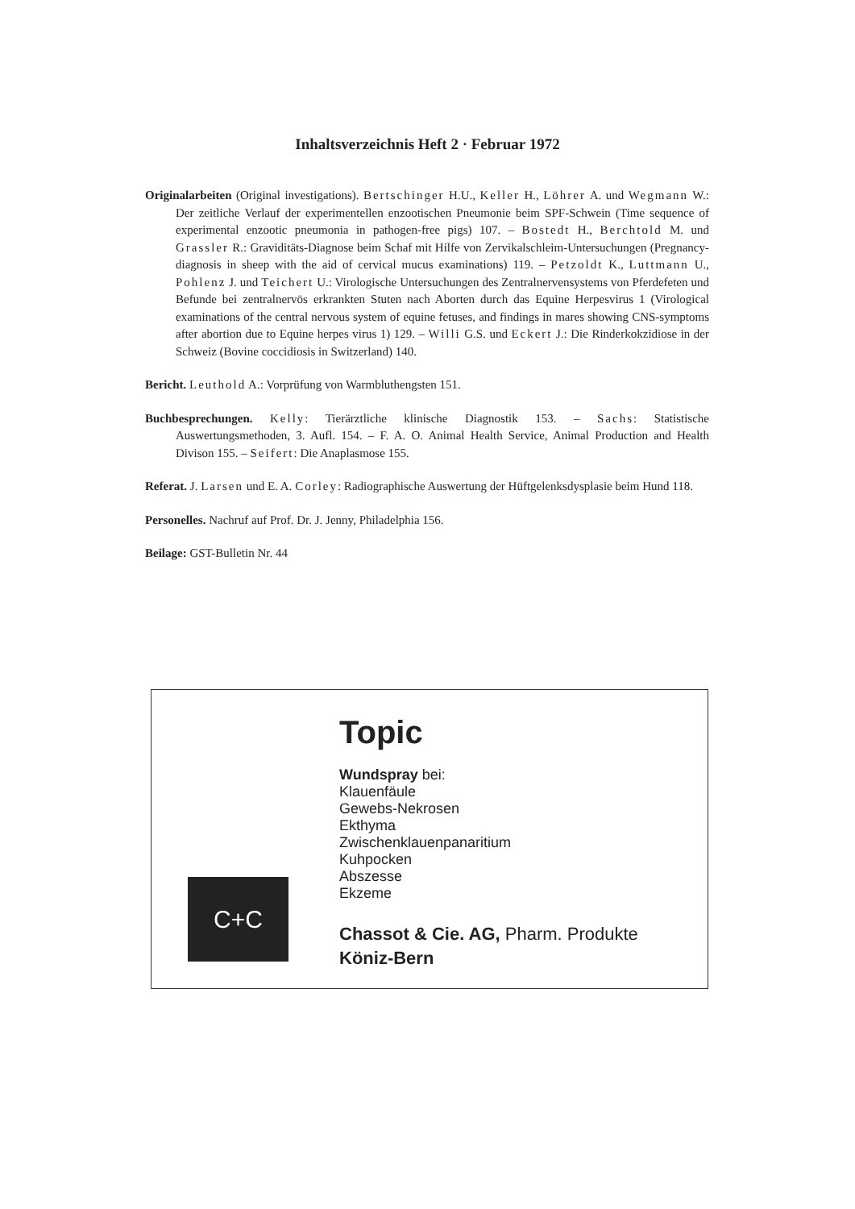Inhaltsverzeichnis Heft 2 · Februar 1972
Originalarbeiten (Original investigations). Bertschinger H.U., Keller H., Löhrer A. und Wegmann W.: Der zeitliche Verlauf der experimentellen enzootischen Pneumonie beim SPF-Schwein (Time sequence of experimental enzootic pneumonia in pathogen-free pigs) 107. – Bostedt H., Berchtold M. und Grassler R.: Graviditäts-Diagnose beim Schaf mit Hilfe von Zervikalschleim-Untersuchungen (Pregnancy-diagnosis in sheep with the aid of cervical mucus examinations) 119. – Petzoldt K., Luttmann U., Pohlenz J. und Teichert U.: Virologische Untersuchungen des Zentralnervensystems von Pferdefeten und Befunde bei zentralnervös erkrankten Stuten nach Aborten durch das Equine Herpesvirus 1 (Virological examinations of the central nervous system of equine fetuses, and findings in mares showing CNS-symptoms after abortion due to Equine herpes virus 1) 129. – Willi G.S. und Eckert J.: Die Rinderkokzidiose in der Schweiz (Bovine coccidiosis in Switzerland) 140.
Bericht. Leuthold A.: Vorprüfung von Warmbluthengsten 151.
Buchbesprechungen. Kelly: Tierärztliche klinische Diagnostik 153. – Sachs: Statistische Auswertungsmethoden, 3. Aufl. 154. – F. A. O. Animal Health Service, Animal Production and Health Divison 155. – Seifert: Die Anaplasmose 155.
Referat. J. Larsen und E. A. Corley: Radiographische Auswertung der Hüftgelenksdysplasie beim Hund 118.
Personelles. Nachruf auf Prof. Dr. J. Jenny, Philadelphia 156.
Beilage: GST-Bulletin Nr. 44
C+C
Topic
Wundspray bei:
Klauenfäule
Gewebs-Nekrosen
Ekthyma
Zwischenklauenpanaritium
Kuhpocken
Abszesse
Ekzeme
Chassot & Cie. AG, Pharm. Produkte
Köniz-Bern